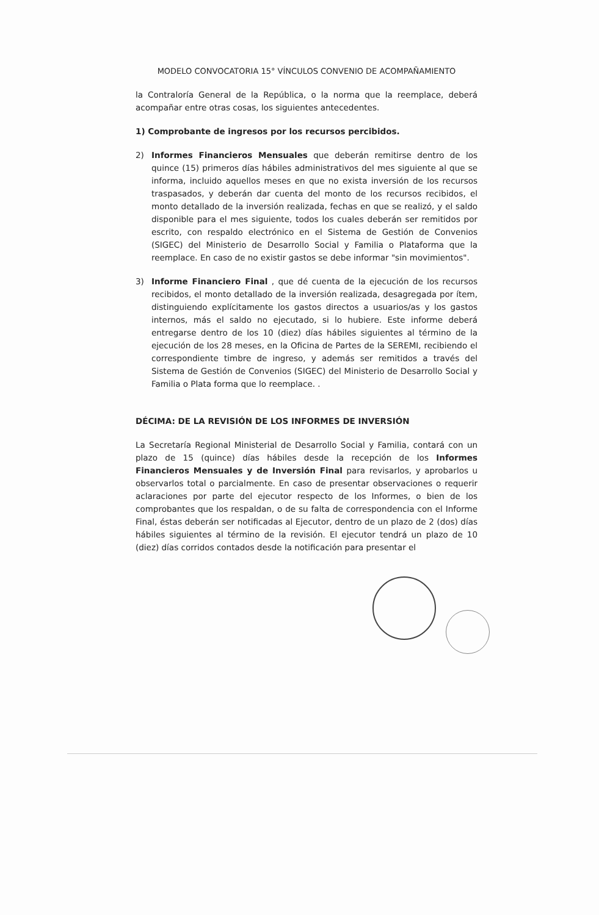MODELO CONVOCATORIA 15° VÍNCULOS CONVENIO DE ACOMPAÑAMIENTO
la Contraloría General de la República, o la norma que la reemplace, deberá acompañar entre otras cosas, los siguientes antecedentes.
1) Comprobante de ingresos por los recursos percibidos.
2) Informes Financieros Mensuales que deberán remitirse dentro de los quince (15) primeros días hábiles administrativos del mes siguiente al que se informa, incluido aquellos meses en que no exista inversión de los recursos traspasados, y deberán dar cuenta del monto de los recursos recibidos, el monto detallado de la inversión realizada, fechas en que se realizó, y el saldo disponible para el mes siguiente, todos los cuales deberán ser remitidos por escrito, con respaldo electrónico en el Sistema de Gestión de Convenios (SIGEC) del Ministerio de Desarrollo Social y Familia o Plataforma que la reemplace. En caso de no existir gastos se debe informar "sin movimientos".
3) Informe Financiero Final , que dé cuenta de la ejecución de los recursos recibidos, el monto detallado de la inversión realizada, desagregada por ítem, distinguiendo explícitamente los gastos directos a usuarios/as y los gastos internos, más el saldo no ejecutado, si lo hubiere. Este informe deberá entregarse dentro de los 10 (diez) días hábiles siguientes al término de la ejecución de los 28 meses, en la Oficina de Partes de la SEREMI, recibiendo el correspondiente timbre de ingreso, y además ser remitidos a través del Sistema de Gestión de Convenios (SIGEC) del Ministerio de Desarrollo Social y Familia o Plata forma que lo reemplace. .
DÉCIMA: DE LA REVISIÓN DE LOS INFORMES DE INVERSIÓN
La Secretaría Regional Ministerial de Desarrollo Social y Familia, contará con un plazo de 15 (quince) días hábiles desde la recepción de los Informes Financieros Mensuales y de Inversión Final para revisarlos, y aprobarlos u observarlos total o parcialmente. En caso de presentar observaciones o requerir aclaraciones por parte del ejecutor respecto de los Informes, o bien de los comprobantes que los respaldan, o de su falta de correspondencia con el Informe Final, éstas deberán ser notificadas al Ejecutor, dentro de un plazo de 2 (dos) días hábiles siguientes al término de la revisión. El ejecutor tendrá un plazo de 10 (diez) días corridos contados desde la notificación para presentar el